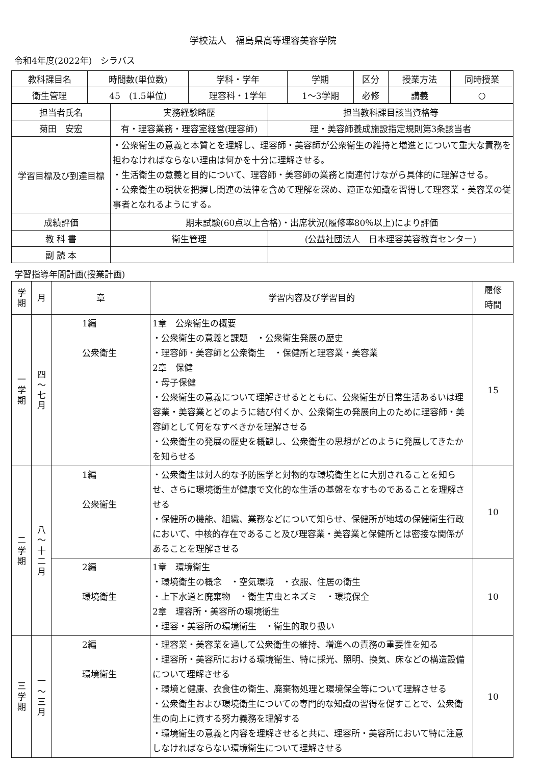学校法人　福島県高等理容美容学院
令和4年度(2022年)　シラバス
| 教科課目名 | 時間数(単位数) | 学科・学年 | 学期 | 区分 | 授業方法 | 同時授業 |
| --- | --- | --- | --- | --- | --- | --- |
| 衛生管理 | 45 (1.5単位) | 理容科・1学年 | 1～3学期 | 必修 | 講義 | ○ |
| 担当者氏名 | 実務経験略歴 | | 担当教科課目該当資格等 |
| --- | --- | --- | --- |
| 菊田 安宏 | 有・理容業務・理容室経営(理容師) | | 理・美容師養成施設指定規則第3条該当者 |
| 学習目標及び到達目標 | ・公衆衛生の意義と本質とを理解し、理容師・美容師が公衆衛生の維持と増進とについて重大な責務を担わなければならない理由は何かを十分に理解させる。 ・生活衛生の意義と目的について、理容師・美容師の業務と関連付けながら具体的に理解させる。 ・公衆衛生の現状を把握し関連の法律を含めて理解を深め、適正な知識を習得して理容業・美容業の従事者となれるようにする。 | | |
| 成績評価 | 期末試験(60点以上合格)・出席状況(履修率80％以上)により評価 | | |
| 教 科 書 | 衛生管理 | (公益社団法人 日本理容美容教育センター) | |
| 副 読 本 | | | |
学習指導年間計画(授業計画)
| 学 期 | 月 | 章 | 学習内容及び学習目的 | 履修 時間 |
| --- | --- | --- | --- | --- |
| 一 学 期 | 四 ～ 七 月 | 1編 公衆衛生 | 1章 公衆衛生の概要 ・公衆衛生の意義と課題 ・公衆衛生発展の歴史 ・理容師・美容師と公衆衛生 ・保健所と理容業・美容業 2章 保健 ・母子保健 ・公衆衛生の意義について理解させるとともに、公衆衛生が日常生活あるいは理容業・美容業とどのように結び付くか、公衆衛生の発展向上のために理容師・美容師として何をなすべきかを理解させる ・公衆衛生の発展の歴史を概観し、公衆衛生の思想がどのように発展してきたかを知らせる | 15 |
| 二 学 期 | 八 ～ 十 二 月 | 1編 公衆衛生 | ・公衆衛生は対人的な予防医学と対物的な環境衛生とに大別されることを知らせ、さらに環境衛生が健康で文化的な生活の基盤をなすものであることを理解させる ・保健所の機能、組織、業務などについて知らせ、保健所が地域の保健衛生行政において、中核的存在であること及び理容業・美容業と保健所とは密接な関係があることを理解させる | 10 |
| | | 2編 環境衛生 | 1章 環境衛生 ・環境衛生の概念 ・空気環境 ・衣服、住居の衛生 ・上下水道と廃棄物 ・衛生害虫とネズミ ・環境保全 2章 理容所・美容所の環境衛生 ・理容・美容所の環境衛生 ・衛生的取り扱い | 10 |
| 三 学 期 | 一 ～ 三 月 | 2編 環境衛生 | ・理容業・美容業を通して公衆衛生の維持、増進への責務の重要性を知る ・理容所・美容所における環境衛生、特に採光、照明、換気、床などの構造設備について理解させる ・環境と健康、衣食住の衛生、廃棄物処理と環境保全等について理解させる ・公衆衛生および環境衛生についての専門的な知識の習得を促すことで、公衆衛生の向上に資する努力義務を理解する ・環境衛生の意義と内容を理解させると共に、理容所・美容所において特に注意しなければならない環境衛生について理解させる | 10 |